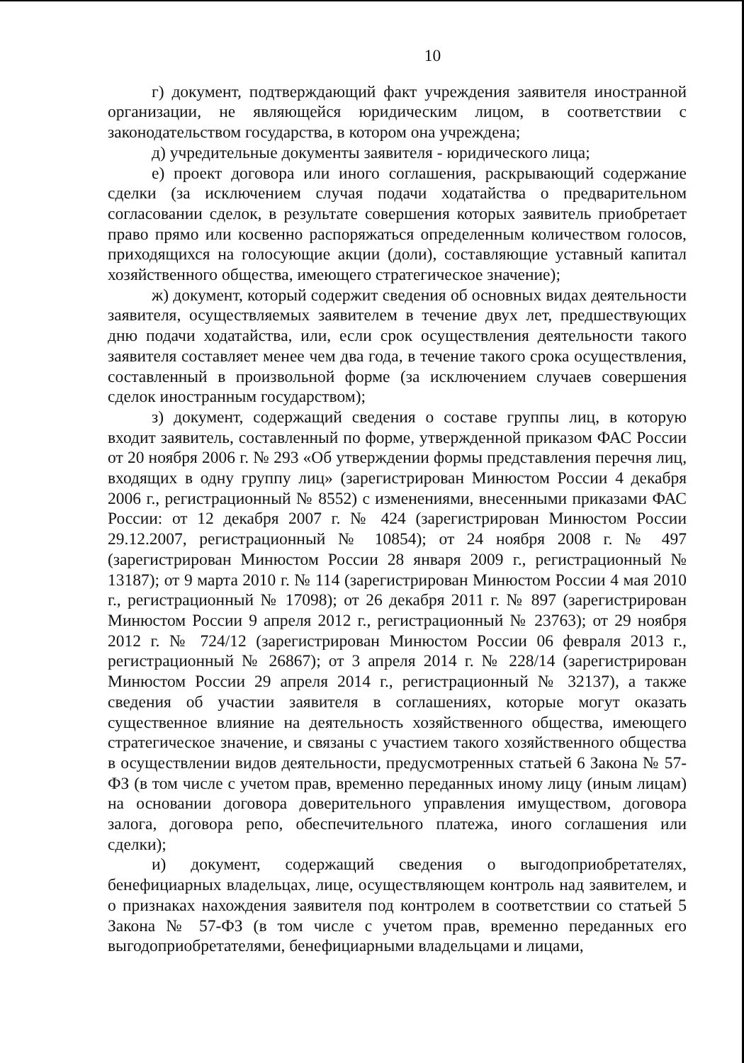10
г) документ, подтверждающий факт учреждения заявителя иностранной организации, не являющейся юридическим лицом, в соответствии с законодательством государства, в котором она учреждена;
д) учредительные документы заявителя - юридического лица;
е) проект договора или иного соглашения, раскрывающий содержание сделки (за исключением случая подачи ходатайства о предварительном согласовании сделок, в результате совершения которых заявитель приобретает право прямо или косвенно распоряжаться определенным количеством голосов, приходящихся на голосующие акции (доли), составляющие уставный капитал хозяйственного общества, имеющего стратегическое значение);
ж) документ, который содержит сведения об основных видах деятельности заявителя, осуществляемых заявителем в течение двух лет, предшествующих дню подачи ходатайства, или, если срок осуществления деятельности такого заявителя составляет менее чем два года, в течение такого срока осуществления, составленный в произвольной форме (за исключением случаев совершения сделок иностранным государством);
з) документ, содержащий сведения о составе группы лиц, в которую входит заявитель, составленный по форме, утвержденной приказом ФАС России от 20 ноября 2006 г. № 293 «Об утверждении формы представления перечня лиц, входящих в одну группу лиц» (зарегистрирован Минюстом России 4 декабря 2006 г., регистрационный № 8552) с изменениями, внесенными приказами ФАС России: от 12 декабря 2007 г. № 424 (зарегистрирован Минюстом России 29.12.2007, регистрационный № 10854); от 24 ноября 2008 г. № 497 (зарегистрирован Минюстом России 28 января 2009 г., регистрационный № 13187); от 9 марта 2010 г. № 114 (зарегистрирован Минюстом России 4 мая 2010 г., регистрационный № 17098); от 26 декабря 2011 г. № 897 (зарегистрирован Минюстом России 9 апреля 2012 г., регистрационный № 23763); от 29 ноября 2012 г. № 724/12 (зарегистрирован Минюстом России 06 февраля 2013 г., регистрационный № 26867); от 3 апреля 2014 г. № 228/14 (зарегистрирован Минюстом России 29 апреля 2014 г., регистрационный № 32137), а также сведения об участии заявителя в соглашениях, которые могут оказать существенное влияние на деятельность хозяйственного общества, имеющего стратегическое значение, и связаны с участием такого хозяйственного общества в осуществлении видов деятельности, предусмотренных статьей 6 Закона № 57-ФЗ (в том числе с учетом прав, временно переданных иному лицу (иным лицам) на основании договора доверительного управления имуществом, договора залога, договора репо, обеспечительного платежа, иного соглашения или сделки);
и) документ, содержащий сведения о выгодоприобретателях, бенефициарных владельцах, лице, осуществляющем контроль над заявителем, и о признаках нахождения заявителя под контролем в соответствии со статьей 5 Закона № 57-ФЗ (в том числе с учетом прав, временно переданных его выгодоприобретателями, бенефициарными владельцами и лицами,